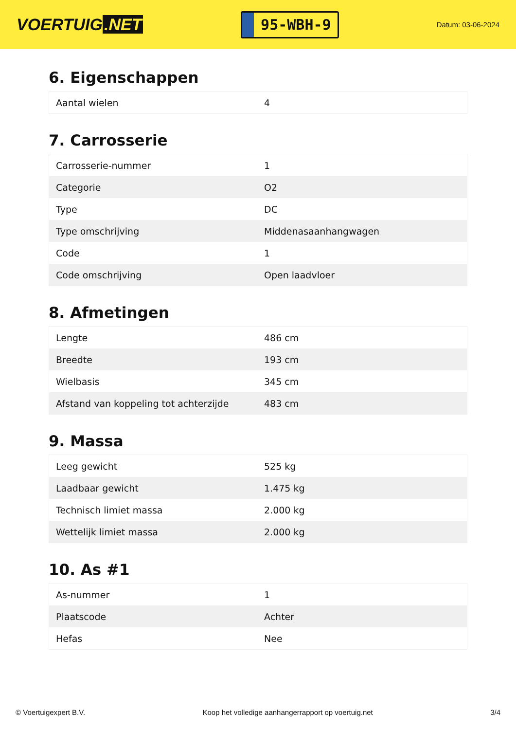VOERTUIG.NET
95-WBH-9
Datum: 03-06-2024
6. Eigenschappen
| Aantal wielen | 4 |
7. Carrosserie
| Carrosserie-nummer | 1 |
| Categorie | O2 |
| Type | DC |
| Type omschrijving | Middenasaanhangwagen |
| Code | 1 |
| Code omschrijving | Open laadvloer |
8. Afmetingen
| Lengte | 486 cm |
| Breedte | 193 cm |
| Wielbasis | 345 cm |
| Afstand van koppeling tot achterzijde | 483 cm |
9. Massa
| Leeg gewicht | 525 kg |
| Laadbaar gewicht | 1.475 kg |
| Technisch limiet massa | 2.000 kg |
| Wettelijk limiet massa | 2.000 kg |
10. As #1
| As-nummer | 1 |
| Plaatscode | Achter |
| Hefas | Nee |
© Voertuigexpert B.V. Koop het volledige aanhangerrapport op voertuig.net 3/4